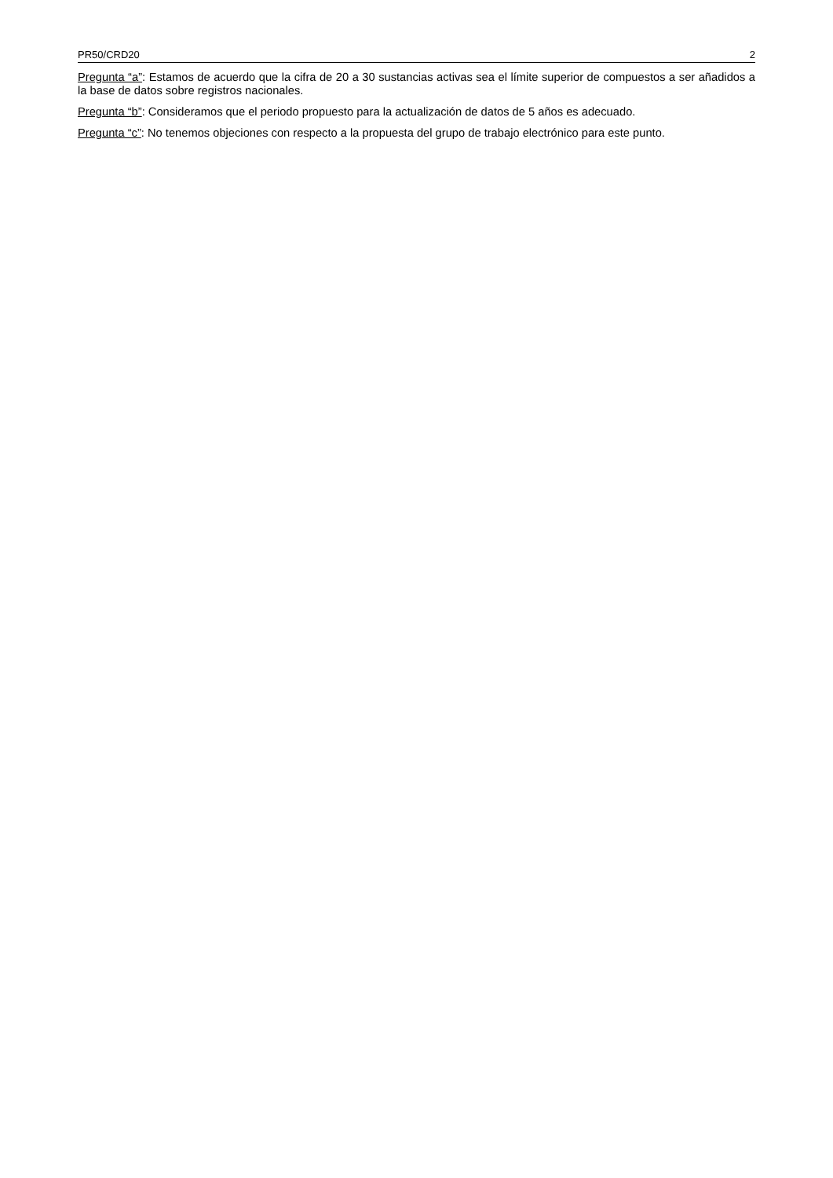PR50/CRD20 2
Pregunta “a”: Estamos de acuerdo que la cifra de 20 a 30 sustancias activas sea el límite superior de compuestos a ser añadidos a la base de datos sobre registros nacionales.
Pregunta “b”: Consideramos que el periodo propuesto para la actualización de datos de 5 años es adecuado.
Pregunta “c”: No tenemos objeciones con respecto a la propuesta del grupo de trabajo electrónico para este punto.